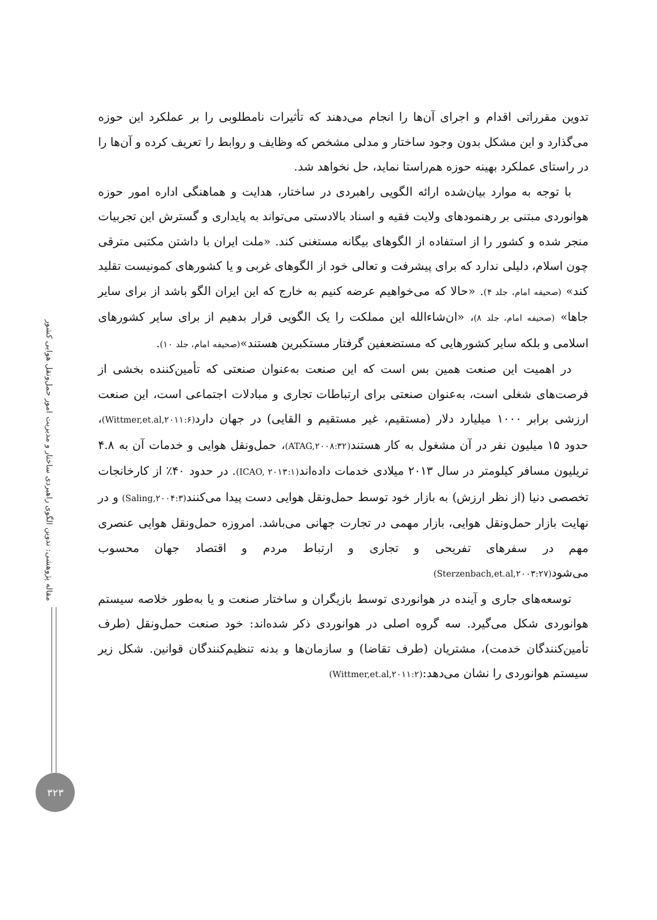مقاله پژوهشی: تدوین الگوی راهبردی ساختار و مدیریت امور حمل‌ونقل هوایی کشور
۳۲۳
تدوین مقرراتی اقدام و اجرای آن‌ها را انجام می‌دهند که تأثیرات نامطلوبی را بر عملکرد این حوزه می‌گذارد و این مشکل بدون وجود ساختار و مدلی مشخص که وظایف و روابط را تعریف کرده و آن‌ها را در راستای عملکرد بهینه حوزه هم‌راستا نماید، حل نخواهد شد.
با توجه به موارد بیان‌شده ارائه الگویی راهبردی در ساختار، هدایت و هماهنگی اداره امور حوزه هوانوردی مبتنی بر رهنمودهای ولایت فقیه و اسناد بالادستی می‌تواند به پایداری و گسترش این تجربیات منجر شده و کشور را از استفاده از الگوهای بیگانه مستغنی کند. «ملت ایران با داشتن مکتبی مترقی چون اسلام، دلیلی ندارد که برای پیشرفت و تعالی خود از الگوهای غربی و یا کشورهای کمونیست تقلید کند» (صحیفه امام، جلد ۴). «حالا که می‌خواهیم عرضه کنیم به خارج که این ایران الگو باشد از برای سایر جاها» (صحیفه امام، جلد ۸)، «ان‌شاءالله این مملکت را یک الگویی قرار بدهیم از برای سایر کشورهای اسلامی و بلکه سایر کشورهایی که مستضعفین گرفتار مستکبرین هستند»(صحیفه امام، جلد ۱۰).
در اهمیت این صنعت همین بس است که این صنعت به‌عنوان صنعتی که تأمین‌کننده بخشی از فرصت‌های شغلی است، به‌عنوان صنعتی برای ارتباطات تجاری و مبادلات اجتماعی است، این صنعت ارزشی برابر ۱۰۰۰ میلیارد دلار (مستقیم، غیر مستقیم و القایی) در جهان دارد(Wittmer,et.al,۲۰۱۱:۶)، حدود ۱۵ میلیون نفر در آن مشغول به کار هستند(ATAG,۲۰۰۸:۳۲)، حمل‌ونقل هوایی و خدمات آن به ۴.۸ تریلیون مسافر کیلومتر در سال ۲۰۱۳ میلادی خدمات داده‌اند(ICAO, ۲۰۱۳:۱). در حدود ۴۰٪ از کارخانجات تخصصی دنیا (از نظر ارزش) به بازار خود توسط حمل‌ونقل هوایی دست پیدا می‌کنند(Saling,۲۰۰۴:۳) و در نهایت بازار حمل‌ونقل هوایی، بازار مهمی در تجارت جهانی می‌باشد. امروزه حمل‌ونقل هوایی عنصری مهم در سفرهای تفریحی و تجاری و ارتباط مردم و اقتصاد جهان محسوب می‌شود(Sterzenbach,et.al,۲۰۰۳:۲۷)
توسعه‌های جاری و آینده در هوانوردی توسط بازیگران و ساختار صنعت و یا به‌طور خلاصه سیستم هوانوردی شکل می‌گیرد. سه گروه اصلی در هوانوردی ذکر شده‌اند: خود صنعت حمل‌ونقل (طرف تأمین‌کنندگان خدمت)، مشتریان (طرف تقاضا) و سازمان‌ها و بدنه تنظیم‌کنندگان قوانین. شکل زیر سیستم هوانوردی را نشان می‌دهد:(Wittmer,et.al,۲۰۱۱:۲)